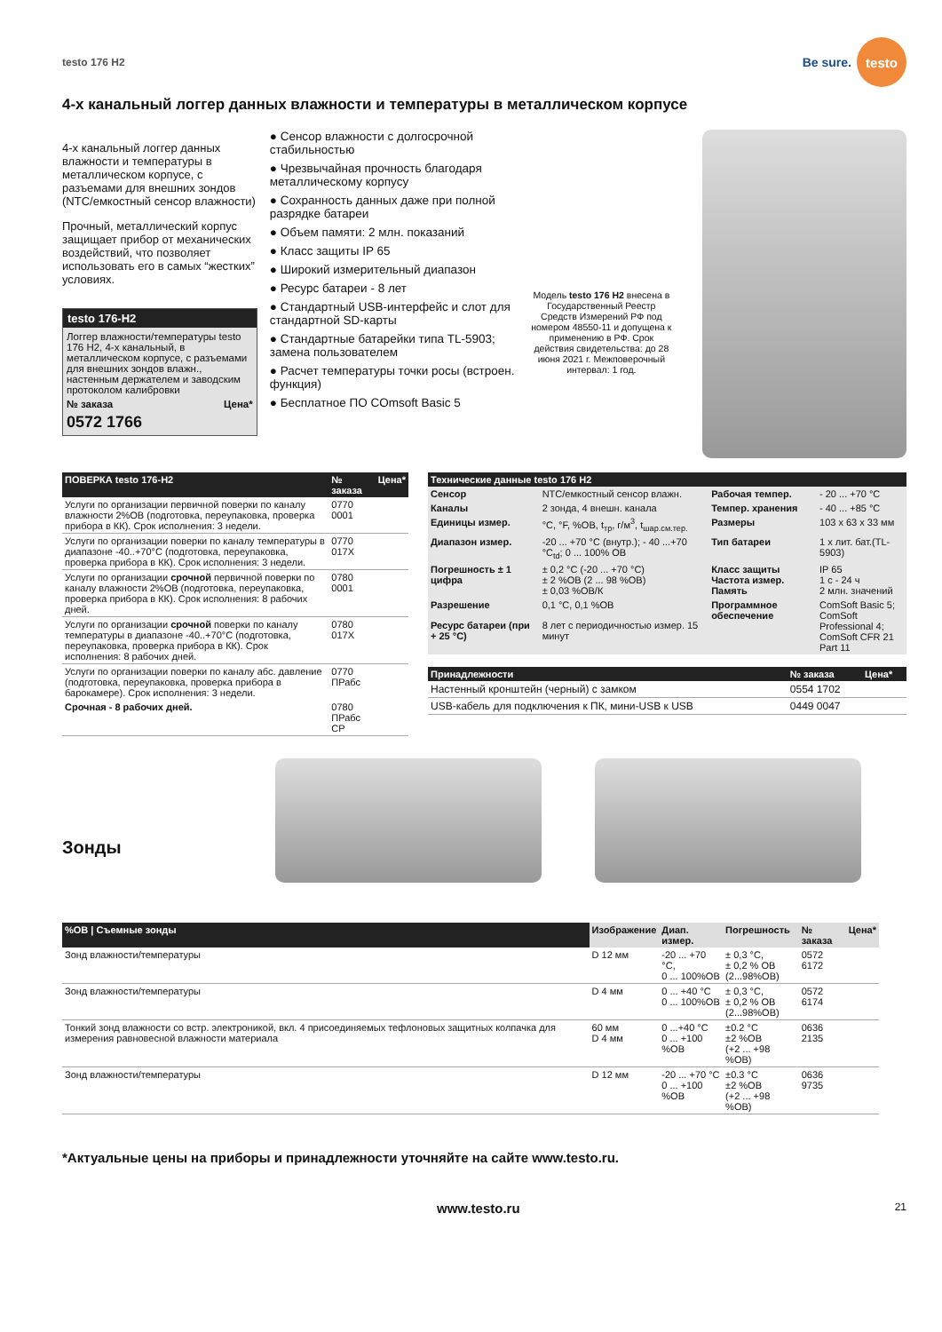testo 176 H2
Be sure. testo
4-х канальный логгер данных влажности и температуры в металлическом корпусе
4-х канальный логгер данных влажности и температуры в металлическом корпусе, с разъемами для внешних зондов (NTC/емкостный сенсор влажности)
Прочный, металлический корпус защищает прибор от механических воздействий, что позволяет использовать его в самых “жестких” условиях.
testo 176-H2
Логгер влажности/температуры testo 176 H2, 4-х канальный, в металлическом корпусе, с разъемами для внешних зондов влажн., настенным держателем и заводским протоколом калибровки
№ заказа Цена*
0572 1766
● Сенсор влажности с долгосрочной стабильностью
● Чрезвычайная прочность благодаря металлическому корпусу
● Сохранность данных даже при полной разрядке батареи
● Объем памяти: 2 млн. показаний
● Класс защиты IP 65
● Широкий измерительный диапазон
● Ресурс батареи - 8 лет
● Стандартный USB-интерфейс и слот для стандартной SD-карты
● Стандартные батарейки типа TL-5903; замена пользователем
● Расчет температуры точки росы (встроен. функция)
● Бесплатное ПО COmsoft Basic 5
Модель testo 176 H2 внесена в Государственный Реестр Средств Измерений РФ под номером 48550-11 и допущена к применению в РФ. Срок действия свидетельства: до 28 июня 2021 г. Межповерочный интервал: 1 год.
| ПОВЕРКА testo 176-H2 | № заказа | Цена* |
| --- | --- | --- |
| Услуги по организации первичной поверки по каналу влажности 2%ОВ (подготовка, переупаковка, проверка прибора в КК). Срок исполнения: 3 недели. | 0770 0001 | |
| Услуги по организации поверки по каналу температуры в диапазоне -40..+70°С (подготовка, переупаковка, проверка прибора в КК). Срок исполнения: 3 недели. | 0770 017X | |
| Услуги по организации срочной первичной поверки по каналу влажности 2%ОВ (подготовка, переупаковка, проверка прибора в КК). Срок исполнения: 8 рабочих дней. | 0780 0001 | |
| Услуги по организации срочной поверки по каналу температуры в диапазоне -40..+70°С (подготовка, переупаковка, проверка прибора в КК). Срок исполнения: 8 рабочих дней. | 0780 017X | |
| Услуги по организации поверки по каналу абс. давление (подготовка, переупаковка, проверка прибора в барокамере). Срок исполнения: 3 недели. | 0770 ПРабс | |
| Срочная - 8 рабочих дней. | 0780 ПРабс СР | |
| Технические данные testo 176 H2 | | | |
| --- | --- | --- | --- |
| Сенсор | NTC/емкостный сенсор влажн. | Рабочая темпер. | - 20 ... +70 °C |
| Каналы | 2 зонда, 4 внешн. канала | Темпер. хранения | - 40 ... +85 °C |
| Единицы измер. | °C, °F, %ОВ, t<sub>тр</sub>, г/м<sup>3</sup>, t<sub>шар.см.тер.</sub> | Размеры | 103 x 63 x 33 мм |
| Диапазон измер. | -20 ... +70 °C (внутр.); - 40 ...+70 °C<sub>td</sub>; 0 ... 100% ОВ | Тип батареи | 1 х лит. бат.(TL-5903) |
| Погрешность ± 1 цифра | ± 0,2 °C (-20 ... +70 °C) ± 2 %ОВ (2 ... 98 %ОВ) ± 0,03 %ОВ/К | Класс защиты Частота измер. Память | IP 65 1 с - 24 ч 2 млн. значений |
| Разрешение | 0,1 °C, 0,1 %ОВ | Программное обеспечение | ComSoft Basic 5; ComSoft Professional 4; ComSoft CFR 21 Part 11 |
| Ресурс батареи (при + 25 °C) | 8 лет с периодичностью измер. 15 минут | | |
| Принадлежности | № заказа | Цена* |
| --- | --- | --- |
| Настенный кронштейн (черный) с замком | 0554 1702 | |
| USB-кабель для подключения к ПК, мини-USB к USB | 0449 0047 | |
Зонды
| %ОВ / Съемные зонды | Изображение | Диап. измер. | Погрешность | № заказа | Цена* |
| --- | --- | --- | --- | --- | --- |
| Зонд влажности/температуры | D 12 мм | -20 ... +70 °C, 0 ... 100%ОВ | ± 0,3 °C, ± 0,2 % ОВ (2...98%ОВ) | 0572 6172 | |
| Зонд влажности/температуры | D 4 мм | 0 ... +40 °C 0 ... 100%ОВ | ± 0,3 °C, ± 0,2 % ОВ (2...98%ОВ) | 0572 6174 | |
| Тонкий зонд влажности со встр. электроникой, вкл. 4 присоединяемых тефлоновых защитных колпачка для измерения равновесной влажности материала | 60 мм D 4 мм | 0 ...+40 °C 0 ... +100 %ОВ | ±0.2 °C ±2 %ОВ (+2 ... +98 %ОВ) | 0636 2135 | |
| Зонд влажности/температуры | D 12 мм | -20 ... +70 °C 0 ... +100 %ОВ | ±0.3 °C ±2 %ОВ (+2 ... +98 %ОВ) | 0636 9735 | |
*Актуальные цены на приборы и принадлежности уточняйте на сайте www.testo.ru.
www.testo.ru 21